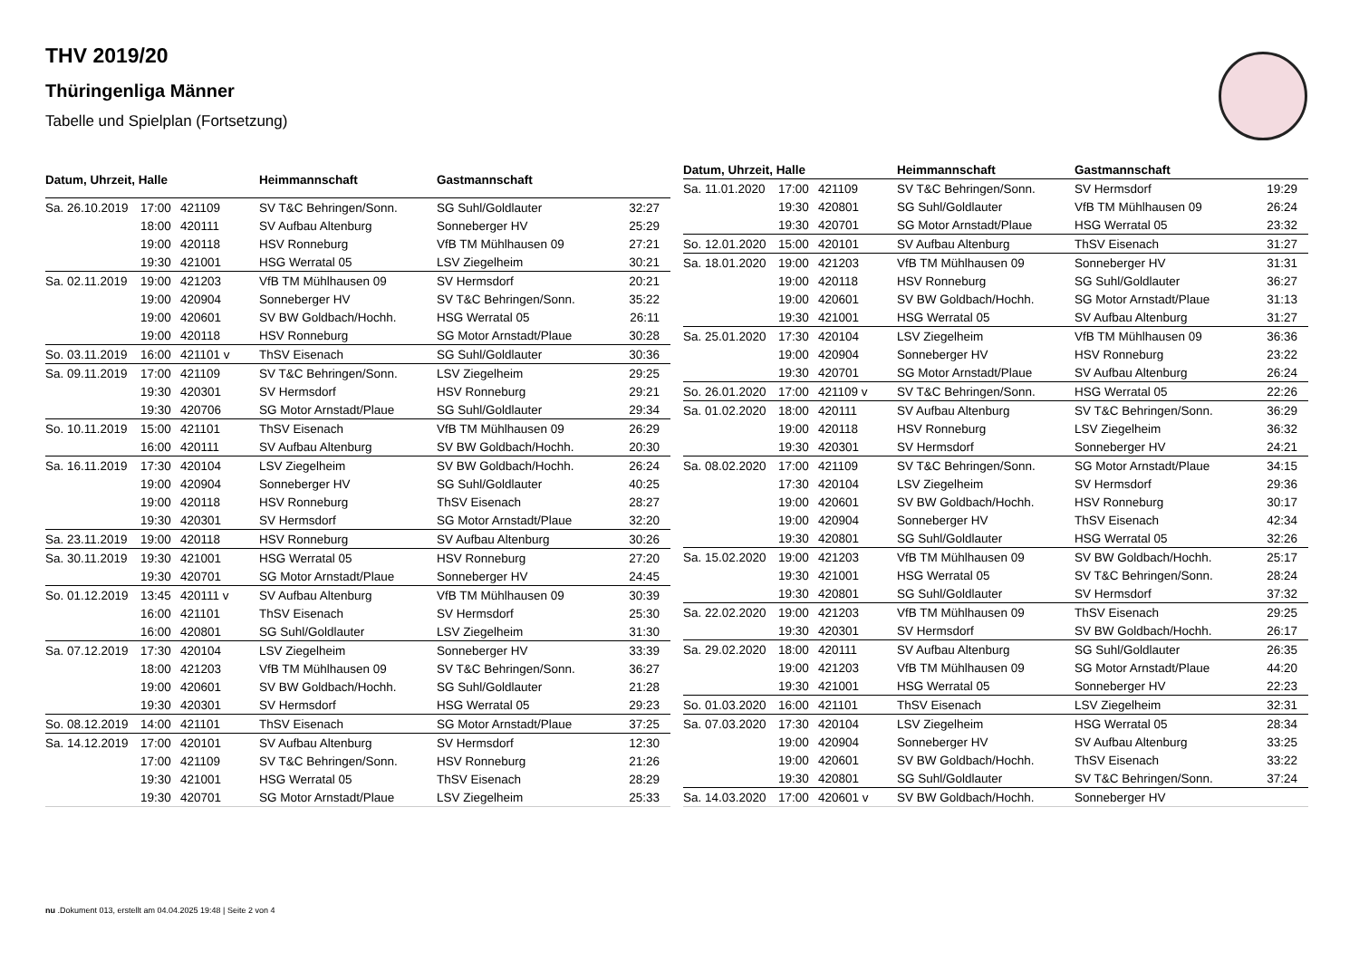THV 2019/20
Thüringenliga Männer
Tabelle und Spielplan (Fortsetzung)
| Datum, Uhrzeit, Halle | | | Heimmannschaft | Gastmannschaft | |
| --- | --- | --- | --- | --- | --- |
| Sa. 26.10.2019 | 17:00 | 421109 | SV T&C Behringen/Sonn. | SG Suhl/Goldlauter | 32:27 |
| | 18:00 | 420111 | SV Aufbau Altenburg | Sonneberger HV | 25:29 |
| | 19:00 | 420118 | HSV Ronneburg | VfB TM Mühlhausen 09 | 27:21 |
| | 19:30 | 421001 | HSG Werratal 05 | LSV Ziegelheim | 30:21 |
| Sa. 02.11.2019 | 19:00 | 421203 | VfB TM Mühlhausen 09 | SV Hermsdorf | 20:21 |
| | 19:00 | 420904 | Sonneberger HV | SV T&C Behringen/Sonn. | 35:22 |
| | 19:00 | 420601 | SV BW Goldbach/Hochh. | HSG Werratal 05 | 26:11 |
| | 19:00 | 420118 | HSV Ronneburg | SG Motor Arnstadt/Plaue | 30:28 |
| So. 03.11.2019 | 16:00 | 421101 v | ThSV Eisenach | SG Suhl/Goldlauter | 30:36 |
| Sa. 09.11.2019 | 17:00 | 421109 | SV T&C Behringen/Sonn. | LSV Ziegelheim | 29:25 |
| | 19:30 | 420301 | SV Hermsdorf | HSV Ronneburg | 29:21 |
| | 19:30 | 420706 | SG Motor Arnstadt/Plaue | SG Suhl/Goldlauter | 29:34 |
| So. 10.11.2019 | 15:00 | 421101 | ThSV Eisenach | VfB TM Mühlhausen 09 | 26:29 |
| | 16:00 | 420111 | SV Aufbau Altenburg | SV BW Goldbach/Hochh. | 20:30 |
| Sa. 16.11.2019 | 17:30 | 420104 | LSV Ziegelheim | SV BW Goldbach/Hochh. | 26:24 |
| | 19:00 | 420904 | Sonneberger HV | SG Suhl/Goldlauter | 40:25 |
| | 19:00 | 420118 | HSV Ronneburg | ThSV Eisenach | 28:27 |
| | 19:30 | 420301 | SV Hermsdorf | SG Motor Arnstadt/Plaue | 32:20 |
| Sa. 23.11.2019 | 19:00 | 420118 | HSV Ronneburg | SV Aufbau Altenburg | 30:26 |
| Sa. 30.11.2019 | 19:30 | 421001 | HSG Werratal 05 | HSV Ronneburg | 27:20 |
| | 19:30 | 420701 | SG Motor Arnstadt/Plaue | Sonneberger HV | 24:45 |
| So. 01.12.2019 | 13:45 | 420111 v | SV Aufbau Altenburg | VfB TM Mühlhausen 09 | 30:39 |
| | 16:00 | 421101 | ThSV Eisenach | SV Hermsdorf | 25:30 |
| | 16:00 | 420801 | SG Suhl/Goldlauter | LSV Ziegelheim | 31:30 |
| Sa. 07.12.2019 | 17:30 | 420104 | LSV Ziegelheim | Sonneberger HV | 33:39 |
| | 18:00 | 421203 | VfB TM Mühlhausen 09 | SV T&C Behringen/Sonn. | 36:27 |
| | 19:00 | 420601 | SV BW Goldbach/Hochh. | SG Suhl/Goldlauter | 21:28 |
| | 19:30 | 420301 | SV Hermsdorf | HSG Werratal 05 | 29:23 |
| So. 08.12.2019 | 14:00 | 421101 | ThSV Eisenach | SG Motor Arnstadt/Plaue | 37:25 |
| Sa. 14.12.2019 | 17:00 | 420101 | SV Aufbau Altenburg | SV Hermsdorf | 12:30 |
| | 17:00 | 421109 | SV T&C Behringen/Sonn. | HSV Ronneburg | 21:26 |
| | 19:30 | 421001 | HSG Werratal 05 | ThSV Eisenach | 28:29 |
| | 19:30 | 420701 | SG Motor Arnstadt/Plaue | LSV Ziegelheim | 25:33 |
| Datum, Uhrzeit, Halle | | | Heimmannschaft | Gastmannschaft | |
| --- | --- | --- | --- | --- | --- |
| Sa. 11.01.2020 | 17:00 | 421109 | SV T&C Behringen/Sonn. | SV Hermsdorf | 19:29 |
| | 19:30 | 420801 | SG Suhl/Goldlauter | VfB TM Mühlhausen 09 | 26:24 |
| | 19:30 | 420701 | SG Motor Arnstadt/Plaue | HSG Werratal 05 | 23:32 |
| So. 12.01.2020 | 15:00 | 420101 | SV Aufbau Altenburg | ThSV Eisenach | 31:27 |
| Sa. 18.01.2020 | 19:00 | 421203 | VfB TM Mühlhausen 09 | Sonneberger HV | 31:31 |
| | 19:00 | 420118 | HSV Ronneburg | SG Suhl/Goldlauter | 36:27 |
| | 19:00 | 420601 | SV BW Goldbach/Hochh. | SG Motor Arnstadt/Plaue | 31:13 |
| | 19:30 | 421001 | HSG Werratal 05 | SV Aufbau Altenburg | 31:27 |
| Sa. 25.01.2020 | 17:30 | 420104 | LSV Ziegelheim | VfB TM Mühlhausen 09 | 36:36 |
| | 19:00 | 420904 | Sonneberger HV | HSV Ronneburg | 23:22 |
| | 19:30 | 420701 | SG Motor Arnstadt/Plaue | SV Aufbau Altenburg | 26:24 |
| So. 26.01.2020 | 17:00 | 421109 v | SV T&C Behringen/Sonn. | HSG Werratal 05 | 22:26 |
| Sa. 01.02.2020 | 18:00 | 420111 | SV Aufbau Altenburg | SV T&C Behringen/Sonn. | 36:29 |
| | 19:00 | 420118 | HSV Ronneburg | LSV Ziegelheim | 36:32 |
| | 19:30 | 420301 | SV Hermsdorf | Sonneberger HV | 24:21 |
| Sa. 08.02.2020 | 17:00 | 421109 | SV T&C Behringen/Sonn. | SG Motor Arnstadt/Plaue | 34:15 |
| | 17:30 | 420104 | LSV Ziegelheim | SV Hermsdorf | 29:36 |
| | 19:00 | 420601 | SV BW Goldbach/Hochh. | HSV Ronneburg | 30:17 |
| | 19:00 | 420904 | Sonneberger HV | ThSV Eisenach | 42:34 |
| | 19:30 | 420801 | SG Suhl/Goldlauter | HSG Werratal 05 | 32:26 |
| Sa. 15.02.2020 | 19:00 | 421203 | VfB TM Mühlhausen 09 | SV BW Goldbach/Hochh. | 25:17 |
| | 19:30 | 421001 | HSG Werratal 05 | SV T&C Behringen/Sonn. | 28:24 |
| | 19:30 | 420801 | SG Suhl/Goldlauter | SV Hermsdorf | 37:32 |
| Sa. 22.02.2020 | 19:00 | 421203 | VfB TM Mühlhausen 09 | ThSV Eisenach | 29:25 |
| | 19:30 | 420301 | SV Hermsdorf | SV BW Goldbach/Hochh. | 26:17 |
| Sa. 29.02.2020 | 18:00 | 420111 | SV Aufbau Altenburg | SG Suhl/Goldlauter | 26:35 |
| | 19:00 | 421203 | VfB TM Mühlhausen 09 | SG Motor Arnstadt/Plaue | 44:20 |
| | 19:30 | 421001 | HSG Werratal 05 | Sonneberger HV | 22:23 |
| So. 01.03.2020 | 16:00 | 421101 | ThSV Eisenach | LSV Ziegelheim | 32:31 |
| Sa. 07.03.2020 | 17:30 | 420104 | LSV Ziegelheim | HSG Werratal 05 | 28:34 |
| | 19:00 | 420904 | Sonneberger HV | SV Aufbau Altenburg | 33:25 |
| | 19:00 | 420601 | SV BW Goldbach/Hochh. | ThSV Eisenach | 33:22 |
| | 19:30 | 420801 | SG Suhl/Goldlauter | SV T&C Behringen/Sonn. | 37:24 |
| Sa. 14.03.2020 | 17:00 | 420601 v | SV BW Goldbach/Hochh. | Sonneberger HV | |
nu .Dokument 013, erstellt am 04.04.2025 19:48 | Seite 2 von 4